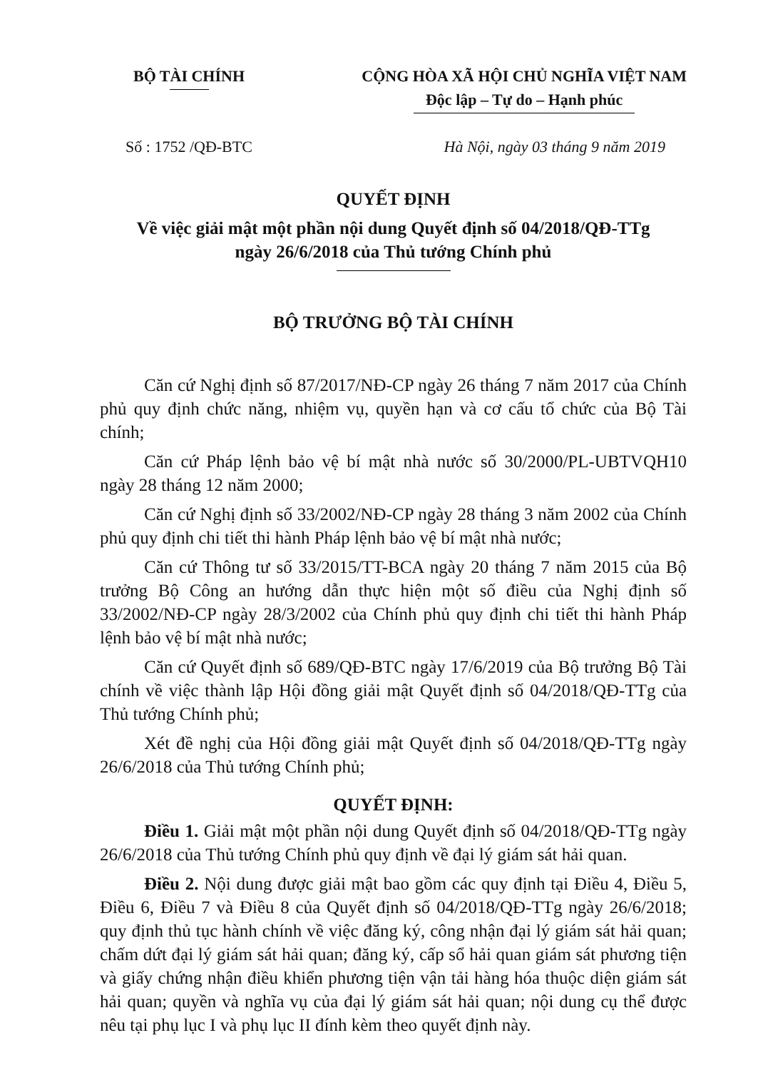BỘ TÀI CHÍNH CỘNG HÒA XÃ HỘI CHỦ NGHĨA VIỆT NAM
Độc lập – Tự do – Hạnh phúc
Số : 1752 /QĐ-BTC Hà Nội, ngày 03 tháng 9 năm 2019
QUYẾT ĐỊNH
Về việc giải mật một phần nội dung Quyết định số 04/2018/QĐ-TTg
ngày 26/6/2018 của Thủ tướng Chính phủ
BỘ TRƯỞNG BỘ TÀI CHÍNH
Căn cứ Nghị định số 87/2017/NĐ-CP ngày 26 tháng 7 năm 2017 của Chính phủ quy định chức năng, nhiệm vụ, quyền hạn và cơ cấu tổ chức của Bộ Tài chính;
Căn cứ Pháp lệnh bảo vệ bí mật nhà nước số 30/2000/PL-UBTVQH10 ngày 28 tháng 12 năm 2000;
Căn cứ Nghị định số 33/2002/NĐ-CP ngày 28 tháng 3 năm 2002 của Chính phủ quy định chi tiết thi hành Pháp lệnh bảo vệ bí mật nhà nước;
Căn cứ Thông tư số 33/2015/TT-BCA ngày 20 tháng 7 năm 2015 của Bộ trưởng Bộ Công an hướng dẫn thực hiện một số điều của Nghị định số 33/2002/NĐ-CP ngày 28/3/2002 của Chính phủ quy định chi tiết thi hành Pháp lệnh bảo vệ bí mật nhà nước;
Căn cứ Quyết định số 689/QĐ-BTC ngày 17/6/2019 của Bộ trưởng Bộ Tài chính về việc thành lập Hội đồng giải mật Quyết định số 04/2018/QĐ-TTg của Thủ tướng Chính phủ;
Xét đề nghị của Hội đồng giải mật Quyết định số 04/2018/QĐ-TTg ngày 26/6/2018 của Thủ tướng Chính phủ;
QUYẾT ĐỊNH:
Điều 1. Giải mật một phần nội dung Quyết định số 04/2018/QĐ-TTg ngày 26/6/2018 của Thủ tướng Chính phủ quy định về đại lý giám sát hải quan.
Điều 2. Nội dung được giải mật bao gồm các quy định tại Điều 4, Điều 5, Điều 6, Điều 7 và Điều 8 của Quyết định số 04/2018/QĐ-TTg ngày 26/6/2018; quy định thủ tục hành chính về việc đăng ký, công nhận đại lý giám sát hải quan; chấm dứt đại lý giám sát hải quan; đăng ký, cấp sổ hải quan giám sát phương tiện và giấy chứng nhận điều khiển phương tiện vận tải hàng hóa thuộc diện giám sát hải quan; quyền và nghĩa vụ của đại lý giám sát hải quan; nội dung cụ thể được nêu tại phụ lục I và phụ lục II đính kèm theo quyết định này.